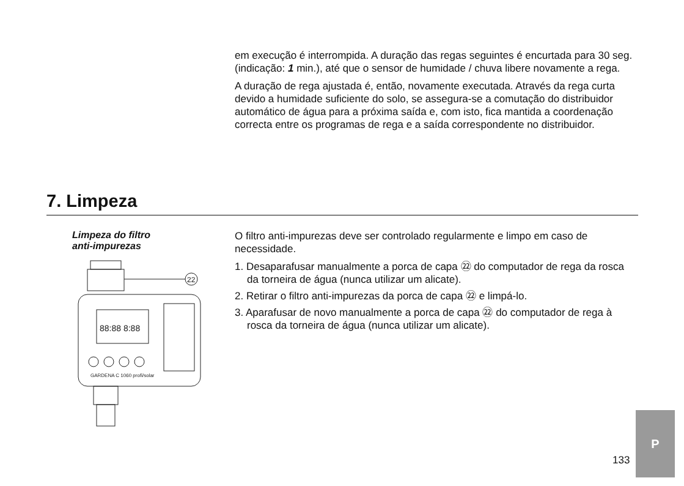em execução é interrompida. A duração das regas seguintes é encurtada para 30 seg. (indicação: 1 min.), até que o sensor de humidade / chuva libere novamente a rega.
A duração de rega ajustada é, então, novamente executada. Através da rega curta devido a humidade suficiente do solo, se assegura-se a comutação do distribuidor automático de água para a próxima saída e, com isto, fica mantida a coordenação correcta entre os programas de rega e a saída correspondente no distribuidor.
7. Limpeza
Limpeza do filtro
anti-impurezas
22
88:88 8:88
GARDENA C 1060 profi/solar
O filtro anti-impurezas deve ser controlado regularmente e limpo em caso de necessidade.
1. Desaparafusar manualmente a porca de capa ㉒ do computador de rega da rosca da torneira de água (nunca utilizar um alicate).
2. Retirar o filtro anti-impurezas da porca de capa ㉒ e limpá-lo.
3. Aparafusar de novo manualmente a porca de capa ㉒ do computador de rega à rosca da torneira de água (nunca utilizar um alicate).
133
P